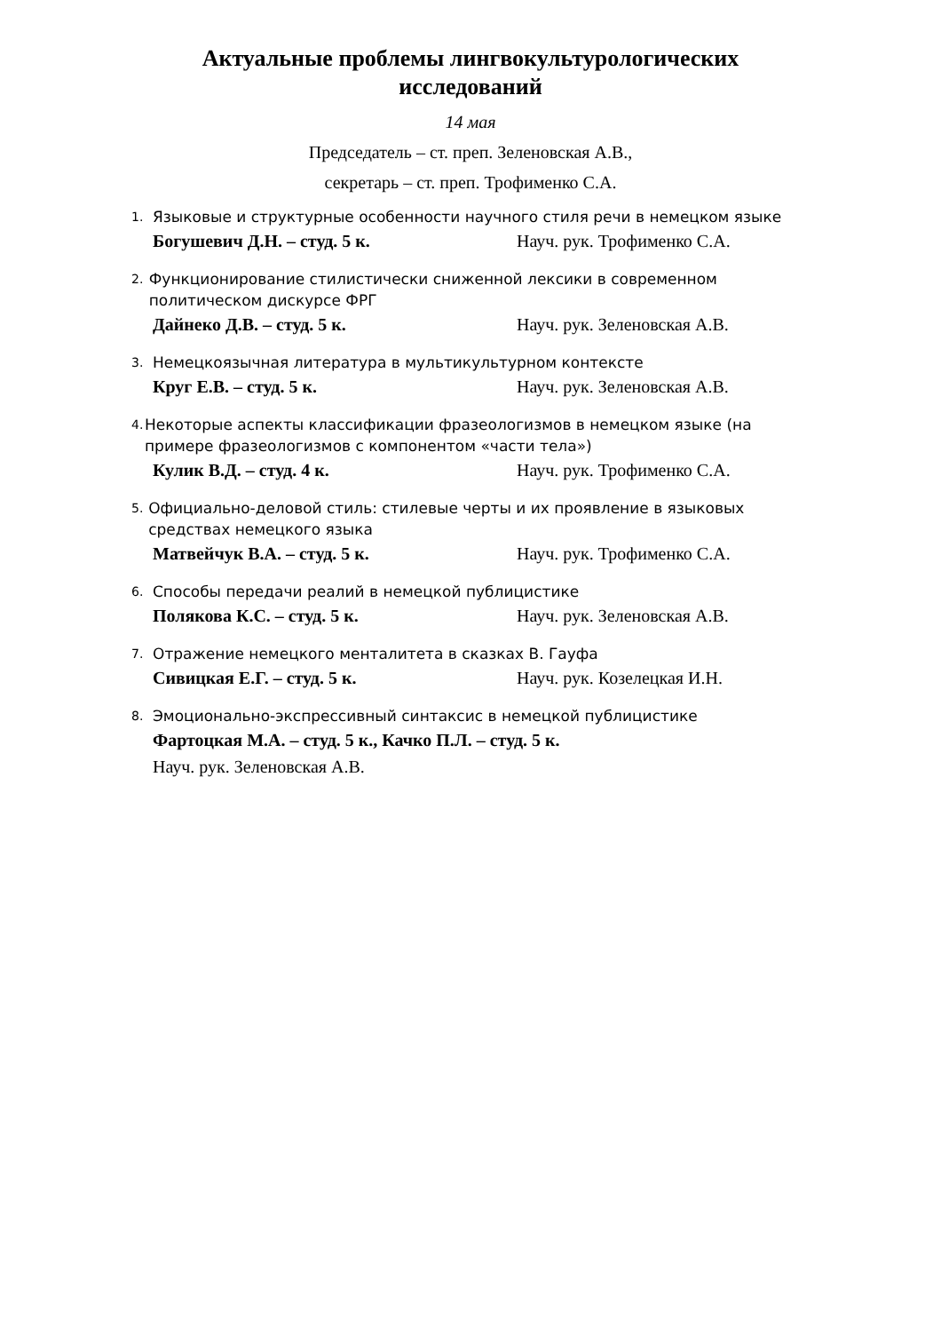Актуальные проблемы лингвокультурологических исследований
14 мая
Председатель – ст. преп. Зеленовская А.В.,
секретарь – ст. преп. Трофименко С.А.
1. Языковые и структурные особенности научного стиля речи в немецком языке
Богушевич Д.Н. – студ. 5 к. Науч. рук. Трофименко С.А.
2. Функционирование стилистически сниженной лексики в современном политическом дискурсе ФРГ
Дайнеко Д.В. – студ. 5 к. Науч. рук. Зеленовская А.В.
3. Немецкоязычная литература в мультикультурном контексте
Круг Е.В. – студ. 5 к. Науч. рук. Зеленовская А.В.
4. Некоторые аспекты классификации фразеологизмов в немецком языке (на примере фразеологизмов с компонентом «части тела»)
Кулик В.Д. – студ. 4 к. Науч. рук. Трофименко С.А.
5. Официально-деловой стиль: стилевые черты и их проявление в языковых средствах немецкого языка
Матвейчук В.А. – студ. 5 к. Науч. рук. Трофименко С.А.
6. Способы передачи реалий в немецкой публицистике
Полякова К.С. – студ. 5 к. Науч. рук. Зеленовская А.В.
7. Отражение немецкого менталитета в сказках В. Гауфа
Сивицкая Е.Г. – студ. 5 к. Науч. рук. Козелецкая И.Н.
8. Эмоционально-экспрессивный синтаксис в немецкой публицистике
Фартоцкая М.А. – студ. 5 к., Качко П.Л. – студ. 5 к.
Науч. рук. Зеленовская А.В.